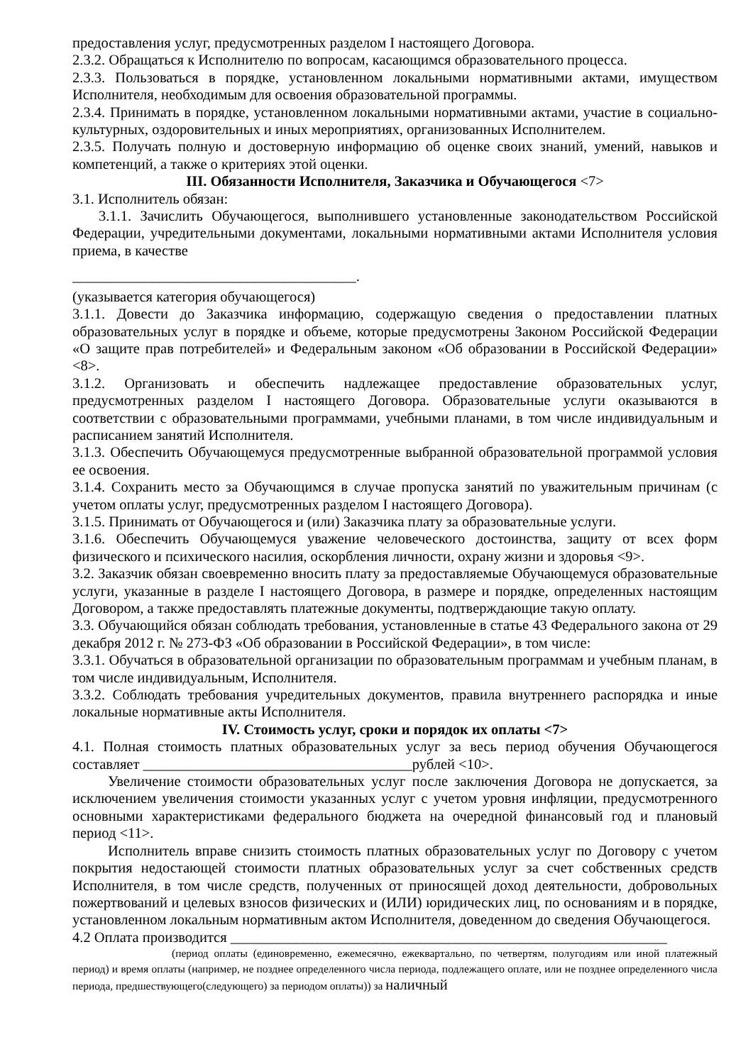предоставления услуг, предусмотренных разделом I настоящего Договора.
2.3.2. Обращаться к Исполнителю по вопросам, касающимся образовательного процесса.
2.3.3. Пользоваться в порядке, установленном локальными нормативными актами, имуществом Исполнителя, необходимым для освоения образовательной программы.
2.3.4. Принимать в порядке, установленном локальными нормативными актами, участие в социально-культурных, оздоровительных и иных мероприятиях, организованных Исполнителем.
2.3.5. Получать полную и достоверную информацию об оценке своих знаний, умений, навыков и компетенций, а также о критериях этой оценки.
III. Обязанности Исполнителя, Заказчика и Обучающегося <7>
3.1. Исполнитель обязан:
3.1.1. Зачислить Обучающегося, выполнившего установленные законодательством Российской Федерации, учредительными документами, локальными нормативными актами Исполнителя условия приема, в качестве
_______________________________________.
(указывается категория обучающегося)
3.1.1. Довести до Заказчика информацию, содержащую сведения о предоставлении платных образовательных услуг в порядке и объеме, которые предусмотрены Законом Российской Федерации «О защите прав потребителей» и Федеральным законом «Об образовании в Российской Федерации» <8>.
3.1.2. Организовать и обеспечить надлежащее предоставление образовательных услуг, предусмотренных разделом I настоящего Договора. Образовательные услуги оказываются в соответствии с образовательными программами, учебными планами, в том числе индивидуальным и расписанием занятий Исполнителя.
3.1.3. Обеспечить Обучающемуся предусмотренные выбранной образовательной программой условия ее освоения.
3.1.4. Сохранить место за Обучающимся в случае пропуска занятий по уважительным причинам (с учетом оплаты услуг, предусмотренных разделом I настоящего Договора).
3.1.5. Принимать от Обучающегося и (или) Заказчика плату за образовательные услуги.
3.1.6. Обеспечить Обучающемуся уважение человеческого достоинства, защиту от всех форм физического и психического насилия, оскорбления личности, охрану жизни и здоровья <9>.
3.2. Заказчик обязан своевременно вносить плату за предоставляемые Обучающемуся образовательные услуги, указанные в разделе I настоящего Договора, в размере и порядке, определенных настоящим Договором, а также предоставлять платежные документы, подтверждающие такую оплату.
3.3. Обучающийся обязан соблюдать требования, установленные в статье 43 Федерального закона от 29 декабря 2012 г. № 273-ФЗ «Об образовании в Российской Федерации», в том числе:
3.3.1. Обучаться в образовательной организации по образовательным программам и учебным планам, в том числе индивидуальным, Исполнителя.
3.3.2. Соблюдать требования учредительных документов, правила внутреннего распорядка и иные локальные нормативные акты Исполнителя.
IV. Стоимость услуг, сроки и порядок их оплаты <7>
4.1. Полная стоимость платных образовательных услуг за весь период обучения Обучающегося составляет _____________________________________рублей <10>.
Увеличение стоимости образовательных услуг после заключения Договора не допускается, за исключением увеличения стоимости указанных услуг с учетом уровня инфляции, предусмотренного основными характеристиками федерального бюджета на очередной финансовый год и плановый период <11>.
Исполнитель вправе снизить стоимость платных образовательных услуг по Договору с учетом покрытия недостающей стоимости платных образовательных услуг за счет собственных средств Исполнителя, в том числе средств, полученных от приносящей доход деятельности, добровольных пожертвований и целевых взносов физических и (ИЛИ) юридических лиц, по основаниям и в порядке, установленном локальным нормативным актом Исполнителя, доведенном до сведения Обучающегося.
4.2 Оплата производится ____________________________________________________________
(период оплаты (единовременно, ежемесячно, ежеквартально, по четвертям, полугодиям или иной платежный период) и время оплаты (например, не позднее определенного числа периода, подлежащего оплате, или не позднее определенного числа периода, предшествующего(следующего) за периодом оплаты)) за наличный